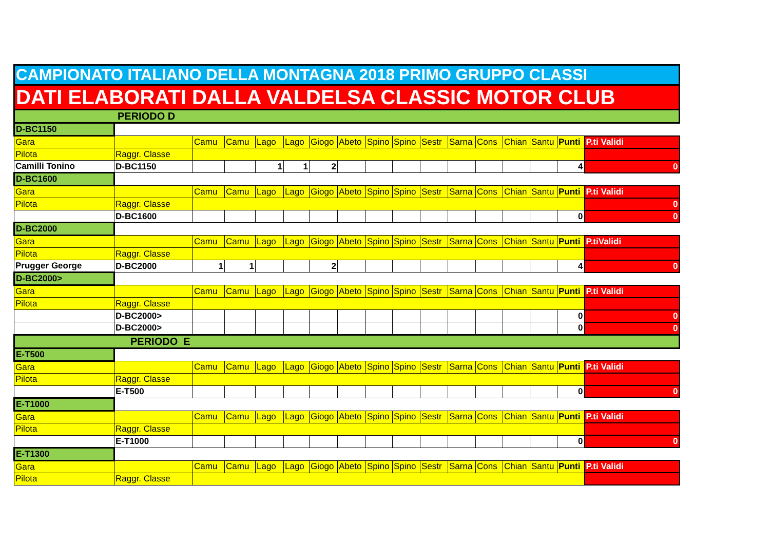| CAMPIONATO ITALIANO DELLA MONTAGNA 2018 PRIMO GRUPPO CLASSI | | | | | | | | | | | | | | | | |
| DATI ELABORATI DALLA VALDELSA CLASSIC MOTOR CLUB | | | | | | | | | | | | | | | | |
| PERIODO D | | | | | | | | | | | | | | | | |
| D-BC1150 | | | | | | | | | | | | | | | | |
| Gara | | Camu | Camu | Lago | Lago | Giogo | Abeto | Spino | Spino | Sestr | Sarna | Cons | Chian | Santu | Punti | P.ti Validi |
| Pilota | Raggr. Classe | | | | | | | | | | | | | | | |
| Camilli Tonino | D-BC1150 | | | 1 | 1 | 2 | | | | | | | | | 4 | 0 |
| D-BC1600 | | | | | | | | | | | | | | | | |
| Gara | | Camu | Camu | Lago | Lago | Giogo | Abeto | Spino | Spino | Sestr | Sarna | Cons | Chian | Santu | Punti | P.ti Validi |
| Pilota | Raggr. Classe | | | | | | | | | | | | | | | 0 |
| | D-BC1600 | | | | | | | | | | | | | | 0 | 0 |
| D-BC2000 | | | | | | | | | | | | | | | | |
| Gara | | Camu | Camu | Lago | Lago | Giogo | Abeto | Spino | Spino | Sestr | Sarna | Cons | Chian | Santu | Punti | P.tiValidi |
| Pilota | Raggr. Classe | | | | | | | | | | | | | | | |
| Prugger George | D-BC2000 | 1 | 1 | | | 2 | | | | | | | | | 4 | 0 |
| D-BC2000> | | | | | | | | | | | | | | | | |
| Gara | | Camu | Camu | Lago | Lago | Giogo | Abeto | Spino | Spino | Sestr | Sarna | Cons | Chian | Santu | Punti | P.ti Validi |
| Pilota | Raggr. Classe | | | | | | | | | | | | | | | |
| | D-BC2000> | | | | | | | | | | | | | | 0 | 0 |
| | D-BC2000> | | | | | | | | | | | | | | 0 | 0 |
| PERIODO E | | | | | | | | | | | | | | | | |
| E-T500 | | | | | | | | | | | | | | | | |
| Gara | | Camu | Camu | Lago | Lago | Giogo | Abeto | Spino | Spino | Sestr | Sarna | Cons | Chian | Santu | Punti | P.ti Validi |
| Pilota | Raggr. Classe | | | | | | | | | | | | | | | |
| | E-T500 | | | | | | | | | | | | | | 0 | 0 |
| E-T1000 | | | | | | | | | | | | | | | | |
| Gara | | Camu | Camu | Lago | Lago | Giogo | Abeto | Spino | Spino | Sestr | Sarna | Cons | Chian | Santu | Punti | P.ti Validi |
| Pilota | Raggr. Classe | | | | | | | | | | | | | | | |
| | E-T1000 | | | | | | | | | | | | | | 0 | 0 |
| E-T1300 | | | | | | | | | | | | | | | | |
| Gara | | Camu | Camu | Lago | Lago | Giogo | Abeto | Spino | Spino | Sestr | Sarna | Cons | Chian | Santu | Punti | P.ti Validi |
| Pilota | Raggr. Classe | | | | | | | | | | | | | | | |